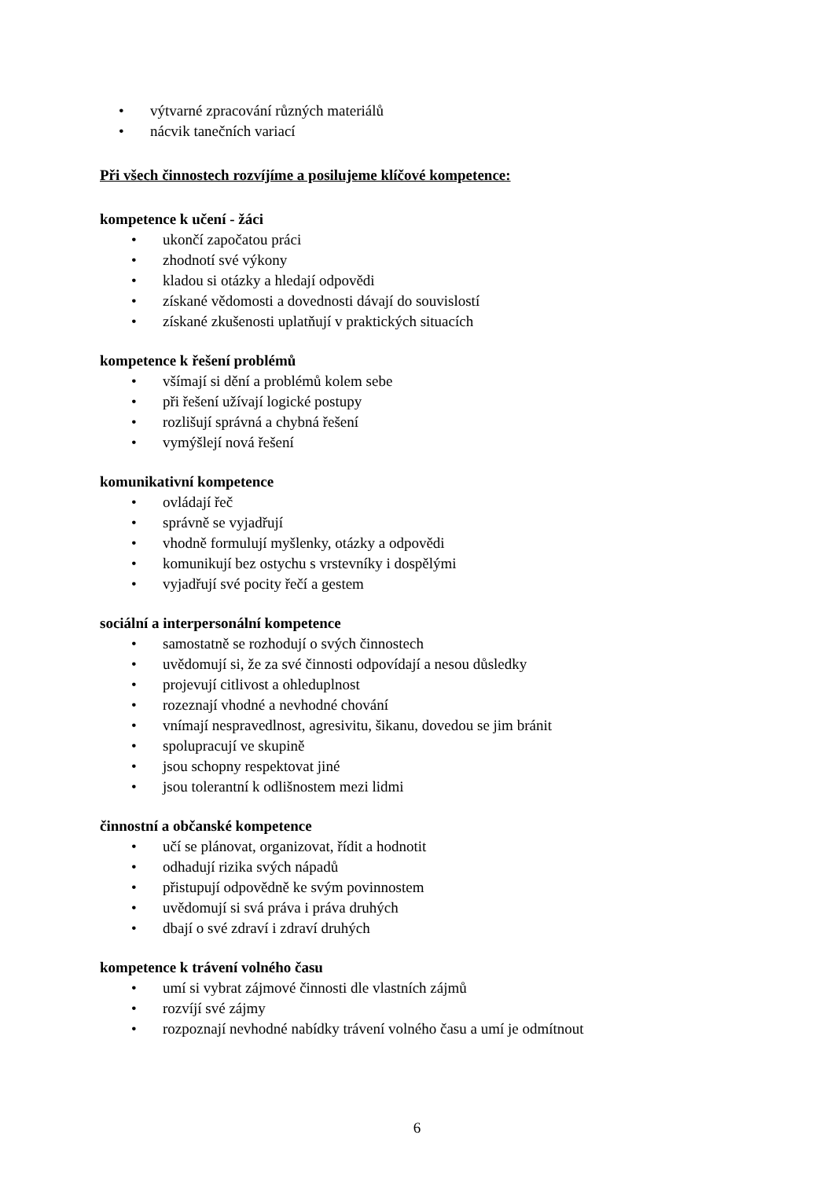• výtvarné zpracování různých materiálů
• nácvik tanečních variací
Při všech činnostech rozvíjíme a posilujeme klíčové kompetence:
kompetence k učení - žáci
• ukončí započatou práci
• zhodnotí své výkony
• kladou si otázky a hledají odpovědi
• získané vědomosti a dovednosti dávají do souvislostí
• získané zkušenosti uplatňují v praktických situacích
kompetence k řešení problémů
• všímají si dění a problémů kolem sebe
• při řešení užívají logické postupy
• rozlišují správná a chybná řešení
• vymýšlejí nová řešení
komunikativní kompetence
• ovládají řeč
• správně se vyjadřují
• vhodně formulují myšlenky, otázky a odpovědi
• komunikují bez ostychu s vrstevníky i dospělými
• vyjadřují své pocity řečí a gestem
sociální a interpersonální kompetence
• samostatně se rozhodují o svých činnostech
• uvědomují si, že za své činnosti odpovídají a nesou důsledky
• projevují citlivost a ohleduplnost
• rozeznají vhodné a nevhodné chování
• vnímají nespravedlnost, agresivitu, šikanu, dovedou se jim bránit
• spolupracují ve skupině
• jsou schopny respektovat jiné
• jsou tolerantní k odlišnostem mezi lidmi
činnostní a občanské kompetence
• učí se plánovat, organizovat, řídit a hodnotit
• odhadují rizika svých nápadů
• přistupují odpovědně ke svým povinnostem
• uvědomují si svá práva i práva druhých
• dbají o své zdraví i zdraví druhých
kompetence k trávení volného času
• umí si vybrat zájmové činnosti dle vlastních zájmů
• rozvíjí své zájmy
• rozpoznají nevhodné nabídky trávení volného času a umí je odmítnout
6